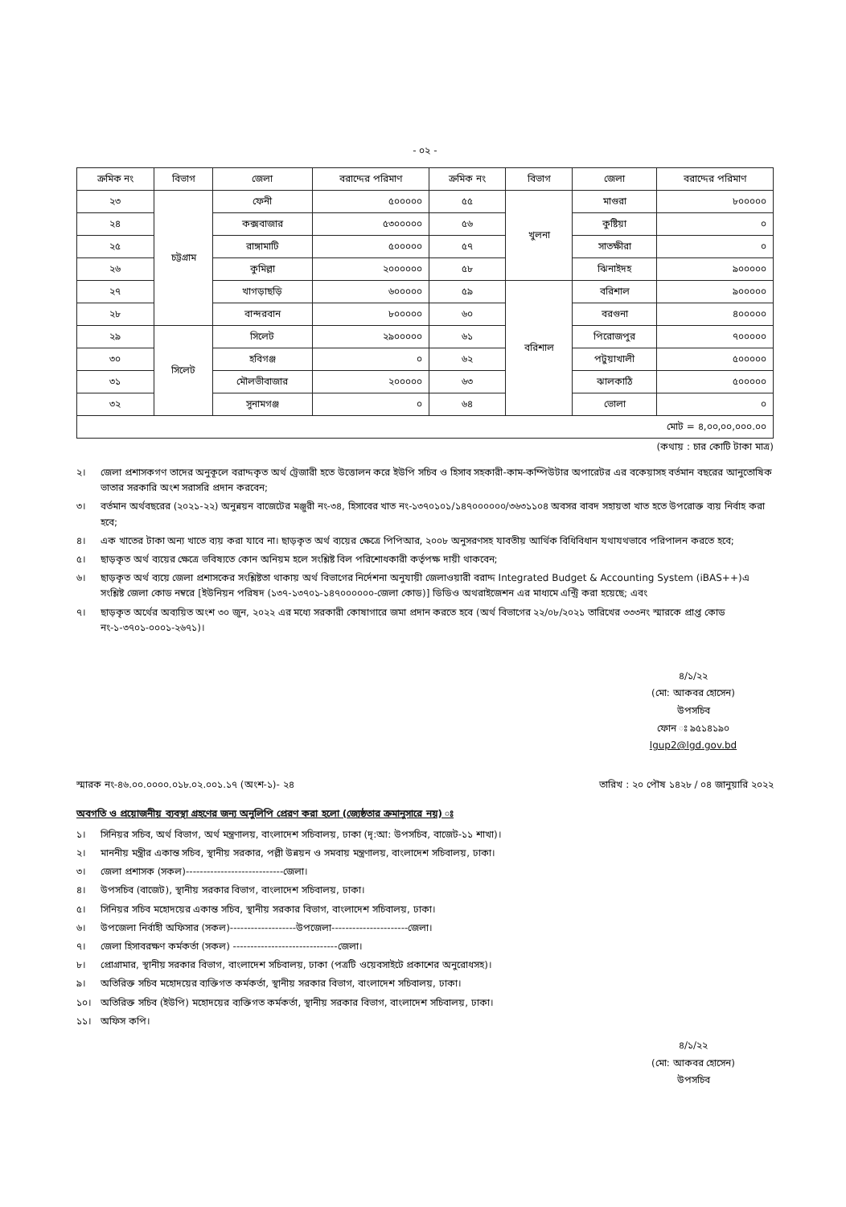- ০২ -
| ক্রমিক নং | বিভাগ | জেলা | বরাদ্দের পরিমাণ | ক্রমিক নং | বিভাগ | জেলা | বরাদ্দের পরিমাণ |
| --- | --- | --- | --- | --- | --- | --- | --- |
| ২৩ | চট্টগ্রাম | ফেনী | ৫০০০০০ | ৫৫ | খুলনা | মাগুরা | ৮০০০০০ |
| ২৪ | | কক্সবাজার | ৫৩০০০০০ | ৫৬ | | কুষ্টিয়া | ০ |
| ২৫ | | রাঙ্গামাটি | ৫০০০০০ | ৫৭ | | সাতক্ষীরা | ০ |
| ২৬ | | কুমিল্লা | ২০০০০০০ | ৫৮ | | ঝিনাইদহ | ৯০০০০০ |
| ২৭ | | খাগড়াছড়ি | ৬০০০০০ | ৫৯ | বরিশাল | বরিশাল | ৯০০০০০ |
| ২৮ | | বান্দরবান | ৮০০০০০ | ৬০ | | বরগুনা | ৪০০০০০ |
| ২৯ | সিলেট | সিলেট | ২৯০০০০০ | ৬১ | | পিরোজপুর | ৭০০০০০ |
| ৩০ | | হবিগঞ্জ | ০ | ৬২ | | পটুয়াখালী | ৫০০০০০ |
| ৩১ | | মৌলভীবাজার | ২০০০০০ | ৬৩ | | ঝালকাঠি | ৫০০০০০ |
| ৩২ | | সুনামগঞ্জ | ০ | ৬৪ | | ভোলা | ০ |
| মোট = ৪,০০,০০,০০০.০০ | | | | | | | |
(কথায় : চার কোটি টাকা মাত্র)
২। জেলা প্রশাসকগণ তাদের অনুকূলে বরাদ্দকৃত অর্থ ট্রেজারী হতে উত্তোলন করে ইউপি সচিব ও হিসাব সহকারী-কাম-কম্পিউটার অপারেটর এর বকেয়াসহ বর্তমান বছরের আনুতোষিক ভাতার সরকারি অংশ সরাসরি প্রদান করবেন;
৩। বর্তমান অর্থবছরের (২০২১-২২) অনুন্নয়ন বাজেটের মঞ্জুরী নং-৩৪, হিসাবের খাত নং-১৩৭০১০১/১৪৭০০০০০০/৩৬৩১১০৪ অবসর বাবদ সহায়তা খাত হতে উপরোক্ত ব্যয় নির্বাহ করা হবে;
৪। এক খাতের টাকা অন্য খাতে ব্যয় করা যাবে না। ছাড়কৃত অর্থ ব্যয়ের ক্ষেত্রে পিপিআর, ২০০৮ অনুসরণসহ যাবতীয় আর্থিক বিধিবিধান যথাযথভাবে পরিপালন করতে হবে;
৫। ছাড়কৃত অর্থ ব্যয়ের ক্ষেত্রে ভবিষ্যতে কোন অনিয়ম হলে সংশ্লিষ্ট বিল পরিশোধকারী কর্তৃপক্ষ দায়ী থাকবেন;
৬। ছাড়কৃত অর্থ ব্যয়ে জেলা প্রশাসকের সংশ্লিষ্টতা থাকায় অর্থ বিভাগের নির্দেশনা অনুযায়ী জেলাওয়ারী বরাদ্দ Integrated Budget & Accounting System (iBAS++)এ সংশ্লিষ্ট জেলা কোড নম্বরে [ইউনিয়ন পরিষদ (১৩৭-১৩৭০১-১৪৭০০০০০০-জেলা কোড)] ডিডিও অথরাইজেশন এর মাধ্যমে এন্ট্রি করা হয়েছে; এবং
৭। ছাড়কৃত অর্থের অব্যয়িত অংশ ৩০ জুন, ২০২২ এর মধ্যে সরকারী কোষাগারে জমা প্রদান করতে হবে (অর্থ বিভাগের ২২/০৮/২০২১ তারিখের ৩৩৩নং স্মারকে প্রাপ্ত কোড নং-১-৩৭০১-০০০১-২৬৭১)।
৪/১/২২
(মো: আকবর হোসেন)
উপসচিব
ফোন ঃ ৯৫১৪১৯০
lgup2@lgd.gov.bd
স্মারক নং-৪৬.০০.০০০০.০১৮.০২.০০১.১৭ (অংশ-১)- ২৪ তারিখ : ২০ পৌষ ১৪২৮ / ০৪ জানুয়ারি ২০২২
অবগতি ও প্রয়োজনীয় ব্যবস্থা গ্রহণের জন্য অনুলিপি প্রেরণ করা হলো (জ্যেষ্ঠতার ক্রমানুসারে নয়) ঃ
১। সিনিয়র সচিব, অর্থ বিভাগ, অর্থ মন্ত্রণালয়, বাংলাদেশ সচিবালয়, ঢাকা (দৃ:আ: উপসচিব, বাজেট-১১ শাখা)।
২। মাননীয় মন্ত্রীর একান্ত সচিব, স্থানীয় সরকার, পল্লী উন্নয়ন ও সমবায় মন্ত্রণালয়, বাংলাদেশ সচিবালয়, ঢাকা।
৩। জেলা প্রশাসক (সকল)----------------------------জেলা।
৪। উপসচিব (বাজেট), স্থানীয় সরকার বিভাগ, বাংলাদেশ সচিবালয়, ঢাকা।
৫। সিনিয়র সচিব মহোদয়ের একান্ত সচিব, স্থানীয় সরকার বিভাগ, বাংলাদেশ সচিবালয়, ঢাকা।
৬। উপজেলা নির্বাহী অফিসার (সকল)-------------------উপজেলা----------------------জেলা।
৭। জেলা হিসাবরক্ষণ কর্মকর্তা (সকল) ------------------------------জেলা।
৮। প্রোগ্রামার, স্থানীয় সরকার বিভাগ, বাংলাদেশ সচিবালয়, ঢাকা (পত্রটি ওয়েবসাইটে প্রকাশের অনুরোধসহ)।
৯। অতিরিক্ত সচিব মহোদয়ের ব্যক্তিগত কর্মকর্তা, স্থানীয় সরকার বিভাগ, বাংলাদেশ সচিবালয়, ঢাকা।
১০। অতিরিক্ত সচিব (ইউপি) মহোদয়ের ব্যক্তিগত কর্মকর্তা, স্থানীয় সরকার বিভাগ, বাংলাদেশ সচিবালয়, ঢাকা।
১১। অফিস কপি।
৪/১/২২
(মো: আকবর হোসেন)
উপসচিব